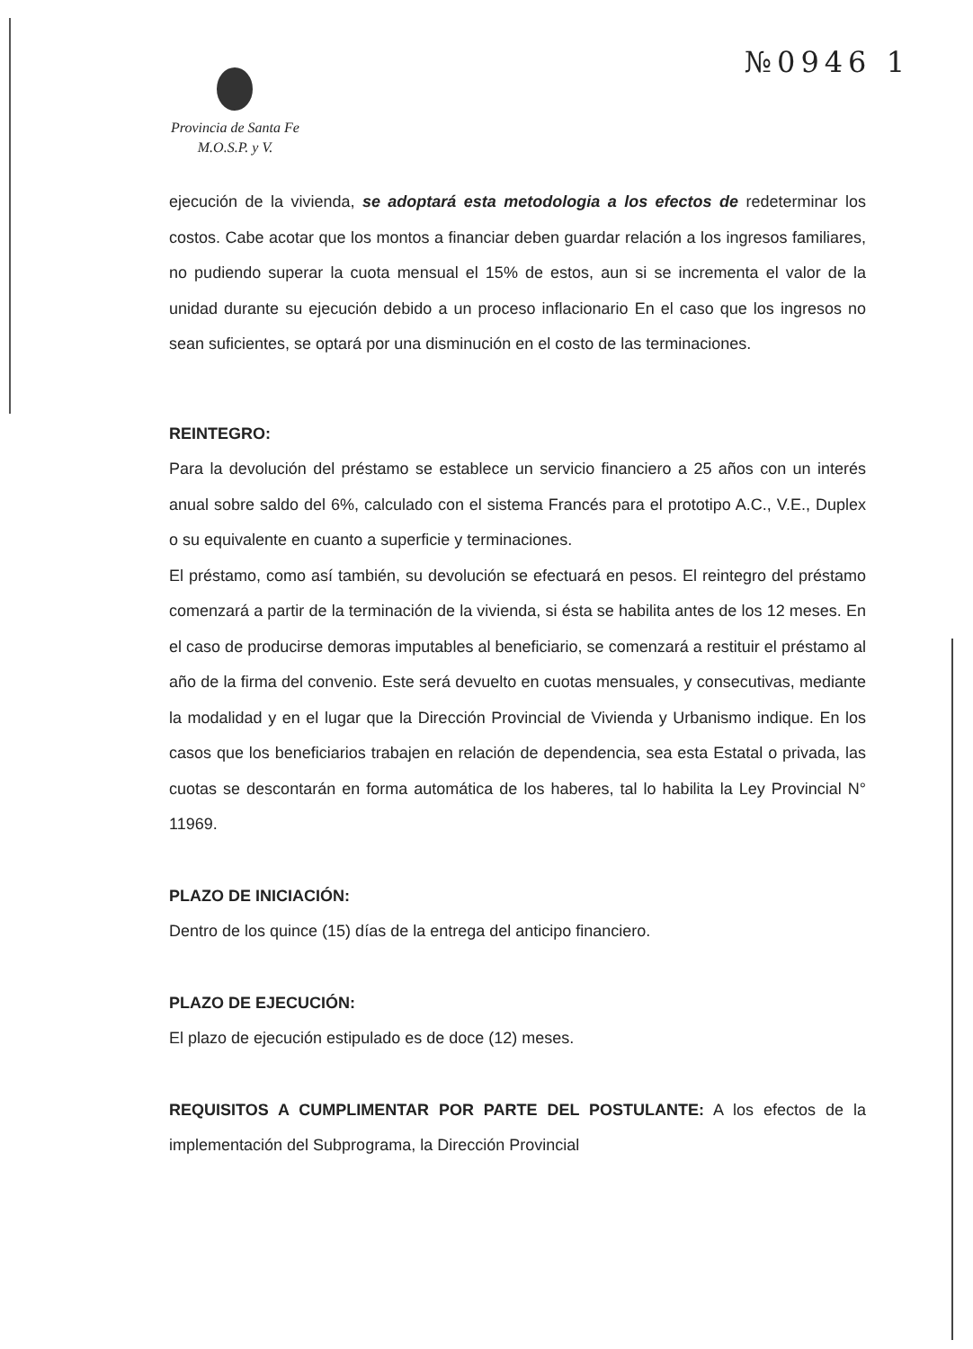№0946 1
Provincia de Santa Fe
M.O.S.P. y V.
ejecución de la vivienda, se adoptará esta metodologia a los efectos de redeterminar los costos. Cabe acotar que los montos a financiar deben guardar relación a los ingresos familiares, no pudiendo superar la cuota mensual el 15% de estos, aun si se incrementa el valor de la unidad durante su ejecución debido a un proceso inflacionario En el caso que los ingresos no sean suficientes, se optará por una disminución en el costo de las terminaciones.
REINTEGRO:
Para la devolución del préstamo se establece un servicio financiero a 25 años con un interés anual sobre saldo del 6%, calculado con el sistema Francés para el prototipo A.C., V.E., Duplex o su equivalente en cuanto a superficie y terminaciones.
El préstamo, como así también, su devolución se efectuará en pesos. El reintegro del préstamo comenzará a partir de la terminación de la vivienda, si ésta se habilita antes de los 12 meses. En el caso de producirse demoras imputables al beneficiario, se comenzará a restituir el préstamo al año de la firma del convenio. Este será devuelto en cuotas mensuales, y consecutivas, mediante la modalidad y en el lugar que la Dirección Provincial de Vivienda y Urbanismo indique. En los casos que los beneficiarios trabajen en relación de dependencia, sea esta Estatal o privada, las cuotas se descontarán en forma automática de los haberes, tal lo habilita la Ley Provincial N° 11969.
PLAZO DE INICIACIÓN:
Dentro de los quince (15) días de la entrega del anticipo financiero.
PLAZO DE EJECUCIÓN:
El plazo de ejecución estipulado es de doce (12) meses.
REQUISITOS A CUMPLIMENTAR POR PARTE DEL POSTULANTE: A los efectos de la implementación del Subprograma, la Dirección Provincial